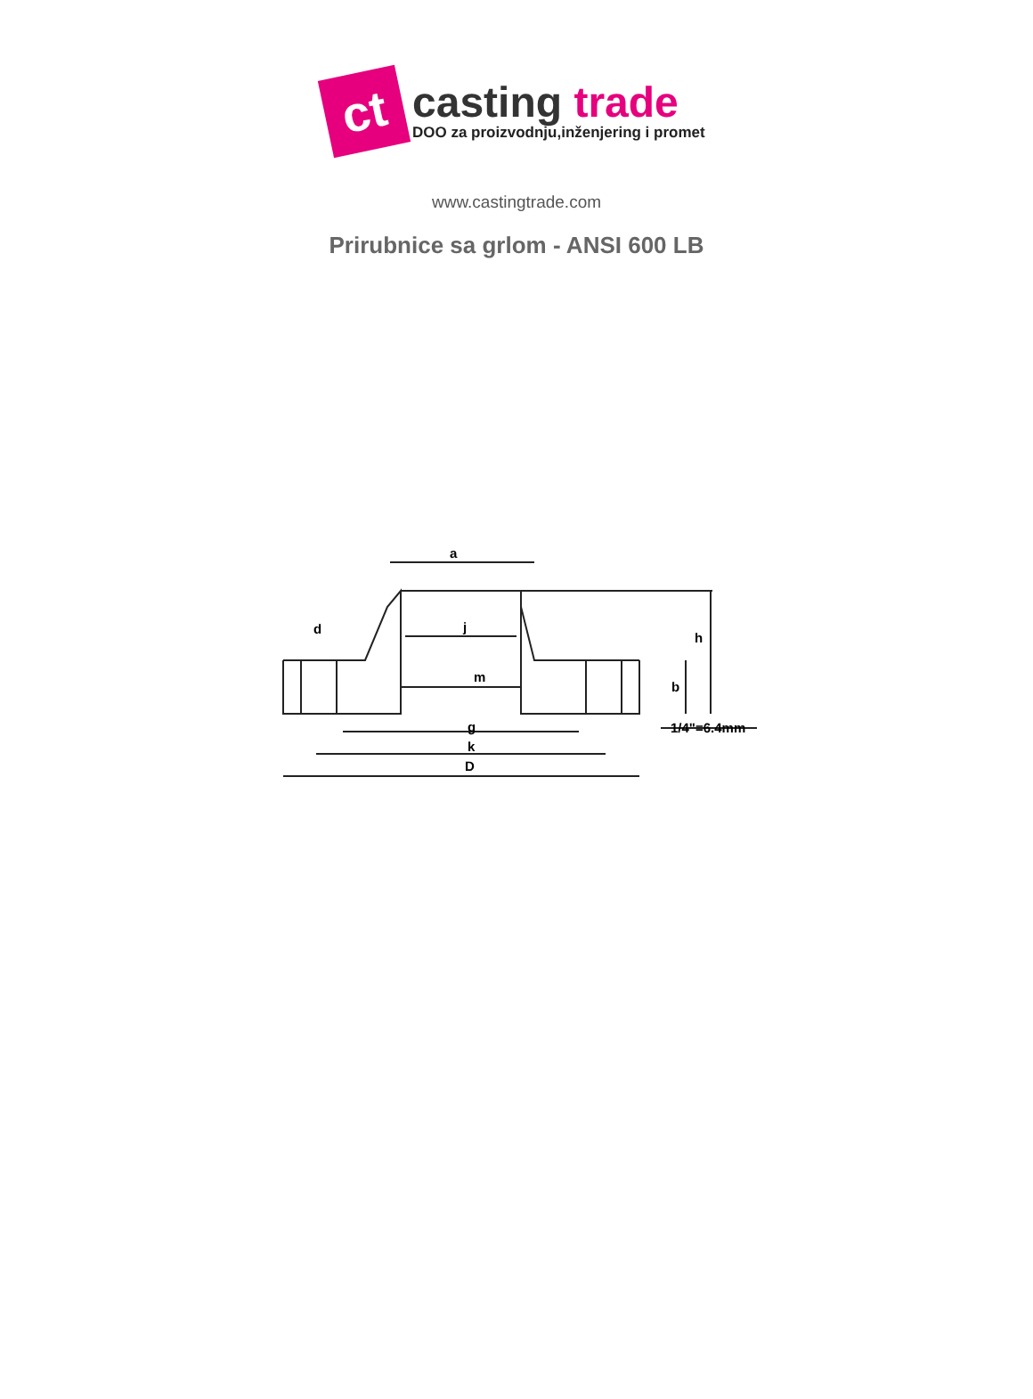ct
casting trade
DOO za proizvodnju,inženjering i promet
www.castingtrade.com
Prirubnice sa grlom - ANSI 600 LB
a
d
j
m
g
k
D
h
b
1/4"=6.4mm